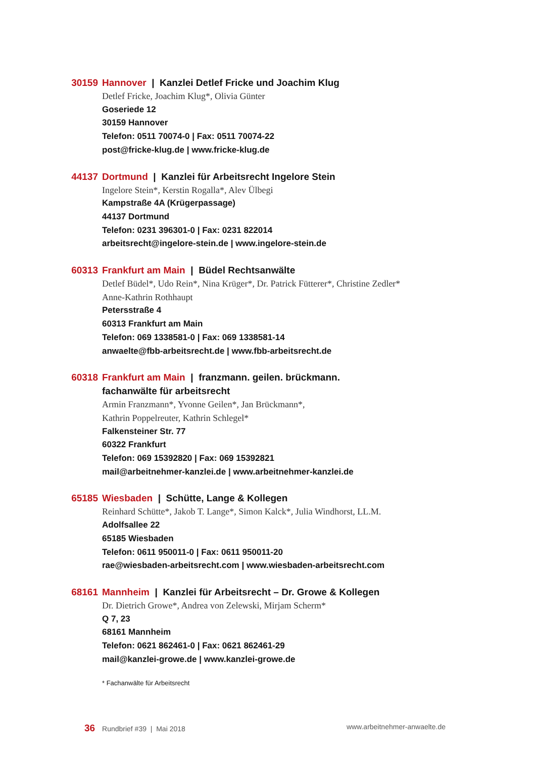30159 Hannover | Kanzlei Detlef Fricke und Joachim Klug
Detlef Fricke, Joachim Klug*, Olivia Günter
Goseriede 12
30159 Hannover
Telefon: 0511 70074-0 | Fax: 0511 70074-22
post@fricke-klug.de | www.fricke-klug.de
44137 Dortmund | Kanzlei für Arbeitsrecht Ingelore Stein
Ingelore Stein*, Kerstin Rogalla*, Alev Ülbegi
Kampstraße 4A (Krügerpassage)
44137 Dortmund
Telefon: 0231 396301-0 | Fax: 0231 822014
arbeitsrecht@ingelore-stein.de | www.ingelore-stein.de
60313 Frankfurt am Main | Büdel Rechtsanwälte
Detlef Büdel*, Udo Rein*, Nina Krüger*, Dr. Patrick Fütterer*, Christine Zedler*
Anne-Kathrin Rothhaupt
Petersstraße 4
60313 Frankfurt am Main
Telefon: 069 1338581-0 | Fax: 069 1338581-14
anwaelte@fbb-arbeitsrecht.de | www.fbb-arbeitsrecht.de
60318 Frankfurt am Main | franzmann. geilen. brückmann.
fachanwälte für arbeitsrecht
Armin Franzmann*, Yvonne Geilen*, Jan Brückmann*,
Kathrin Poppelreuter, Kathrin Schlegel*
Falkensteiner Str. 77
60322 Frankfurt
Telefon: 069 15392820 | Fax: 069 15392821
mail@arbeitnehmer-kanzlei.de | www.arbeitnehmer-kanzlei.de
65185 Wiesbaden | Schütte, Lange & Kollegen
Reinhard Schütte*, Jakob T. Lange*, Simon Kalck*, Julia Windhorst, LL.M.
Adolfsallee 22
65185 Wiesbaden
Telefon: 0611 950011-0 | Fax: 0611 950011-20
rae@wiesbaden-arbeitsrecht.com | www.wiesbaden-arbeitsrecht.com
68161 Mannheim | Kanzlei für Arbeitsrecht – Dr. Growe & Kollegen
Dr. Dietrich Growe*, Andrea von Zelewski, Mirjam Scherm*
Q 7, 23
68161 Mannheim
Telefon: 0621 862461-0 | Fax: 0621 862461-29
mail@kanzlei-growe.de | www.kanzlei-growe.de
* Fachanwälte für Arbeitsrecht
36 Rundbrief #39 | Mai 2018 www.arbeitnehmer-anwaelte.de